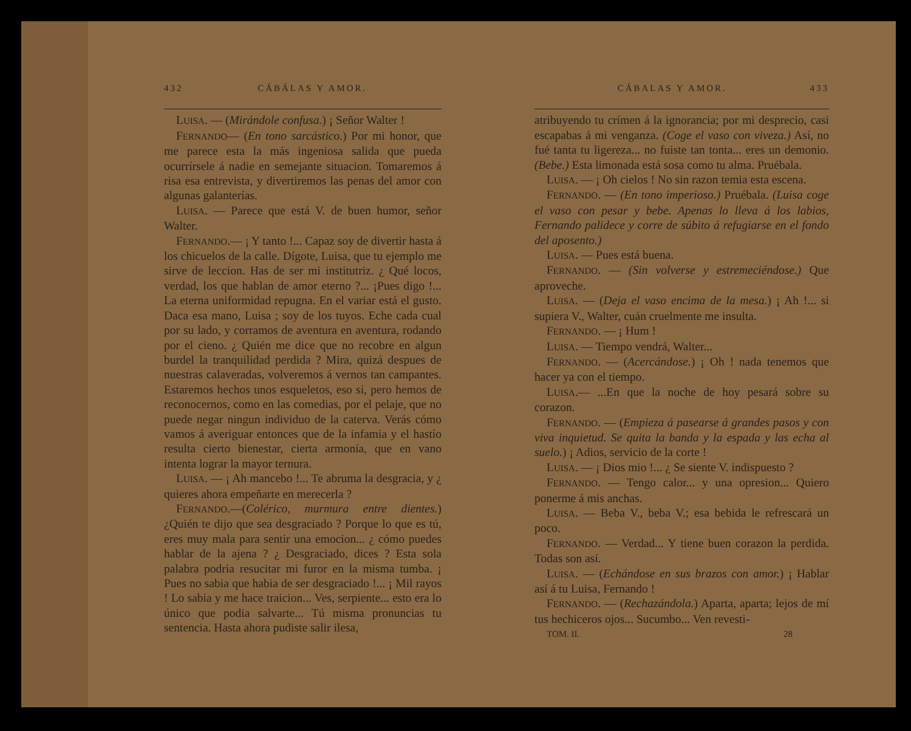432 CÁBÁLAS Y AMOR.
LUISA. — (Mirándole confusa.) ¡ Señor Walter !
FERNANDO— (En tono sarcástico.) Por mi honor, que me parece esta la más ingeniosa salida que pueda ocurrírsele á nadie en semejante situacion. Tomaremos á risa esa entrevista, y divertiremos las penas del amor con algunas galanterías.
LUISA. — Parece que está V. de buen humor, señor Walter.
FERNANDO.— ¡ Y tanto !... Capaz soy de divertir hasta á los chicuelos de la calle. Dígote, Luisa, que tu ejemplo me sirve de leccion. Has de ser mi institutriz. ¿ Qué locos, verdad, los que hablan de amor eterno ?... ¡Pues digo !... La eterna uniformidad repugna. En el variar está el gusto. Daca esa mano, Luisa ; soy de los tuyos. Eche cada cual por su lado, y corramos de aventura en aventura, rodando por el cieno. ¿ Quién me dice que no recobre en algun burdel la tranquilidad perdida ? Mira, quizá despues de nuestras calaveradas, volveremos á vernos tan campantes. Estaremos hechos unos esqueletos, eso sí, pero hemos de reconocernos, como en las comedias, por el pelaje, que no puede negar ningun individuo de la caterva. Verás cómo vamos á averiguar entonces que de la infamia y el hastío resulta cierto bienestar, cierta armonía, que en vano intenta lograr la mayor ternura.
LUISA. — ¡ Ah mancebo !... Te abruma la desgracia, y ¿ quieres ahora empeñarte en merecerla ?
FERNANDO.—(Colérico, murmura entre dientes.) ¿Quién te dijo que sea desgraciado ? Porque lo que es tú, eres muy mala para sentir una emocion... ¿ cómo puedes hablar de la ajena ? ¿ Desgraciado, dices ? Esta sola palabra podria resucitar mi furor en la misma tumba. ¡ Pues no sabia que habia de ser desgraciado !... ¡ Mil rayos ! Lo sabia y me hace traicion... Ves, serpiente... esto era lo único que podia salvarte... Tú misma pronuncias tu sentencia. Hasta ahora pudiste salir ilesa,
CÁBALAS Y AMOR. 433
atribuyendo tu crímen á la ignorancia; por mi desprecio, casi escapabas á mi venganza. (Coge el vaso con viveza.) Así, no fué tanta tu ligereza... no fuiste tan tonta... eres un demonio. (Bebe.) Esta limonada está sosa como tu alma. Pruébala.
LUISA. — ¡ Oh cielos ! No sin razon temia esta escena.
FERNANDO. — (En tono imperioso.) Pruébala. (Luisa coge el vaso con pesar y bebe. Apenas lo lleva á los labios, Fernando palidece y corre de súbito á refugiarse en el fondo del aposento.)
LUISA. — Pues está buena.
FERNANDO. — (Sin volverse y estremeciéndose.) Que aproveche.
LUISA. — (Deja el vaso encima de la mesa.) ¡ Ah !... si supiera V., Walter, cuán cruelmente me insulta.
FERNANDO. — ¡ Hum !
LUISA. — Tiempo vendrá, Walter...
FERNANDO. — (Acercándose.) ¡ Oh ! nada tenemos que hacer ya con el tiempo.
LUISA.— ...En que la noche de hoy pesará sobre su corazon.
FERNANDO. — (Empieza á pasearse á grandes pasos y con viva inquietud. Se quita la banda y la espada y las echa al suelo.) ¡ Adios, servicio de la corte !
LUISA. — ¡ Dios mio !... ¿ Se siente V. indispuesto ?
FERNANDO. — Tengo calor... y una opresion... Quiero ponerme á mis anchas.
LUISA. — Beba V., beba V.; esa bebida le refrescará un poco.
FERNANDO. — Verdad... Y tiene buen corazon la perdida. Todas son así.
LUISA. — (Echándose en sus brazos con amor.) ¡ Hablar así á tu Luisa, Fernando !
FERNANDO. — (Rechazándola.) Aparta, aparta; lejos de mí tus hechiceros ojos... Sucumbo... Ven revesti-
TOM. II. 28